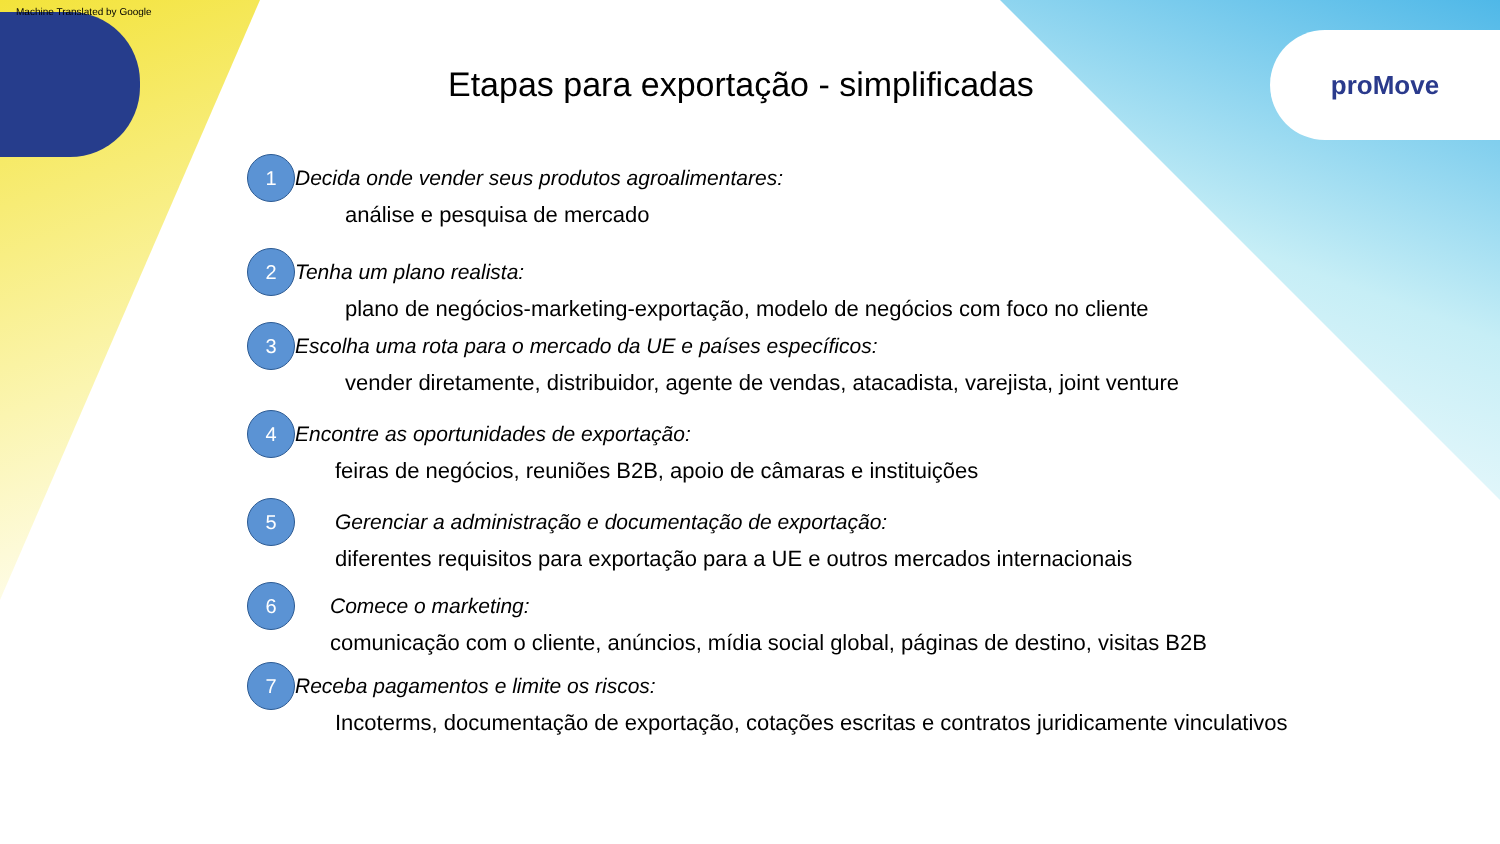Machine Translated by Google
proMove
Etapas para exportação - simplificadas
1
Decida onde vender seus produtos agroalimentares:
análise e pesquisa de mercado
2
Tenha um plano realista:
plano de negócios-marketing-exportação, modelo de negócios com foco no cliente
3
Escolha uma rota para o mercado da UE e países específicos:
vender diretamente, distribuidor, agente de vendas, atacadista, varejista, joint venture
4
Encontre as oportunidades de exportação:
feiras de negócios, reuniões B2B, apoio de câmaras e instituições
5
Gerenciar a administração e documentação de exportação:
diferentes requisitos para exportação para a UE e outros mercados internacionais
6
Comece o marketing:
comunicação com o cliente, anúncios, mídia social global, páginas de destino, visitas B2B
7
Receba pagamentos e limite os riscos:
Incoterms, documentação de exportação, cotações escritas e contratos juridicamente vinculativos